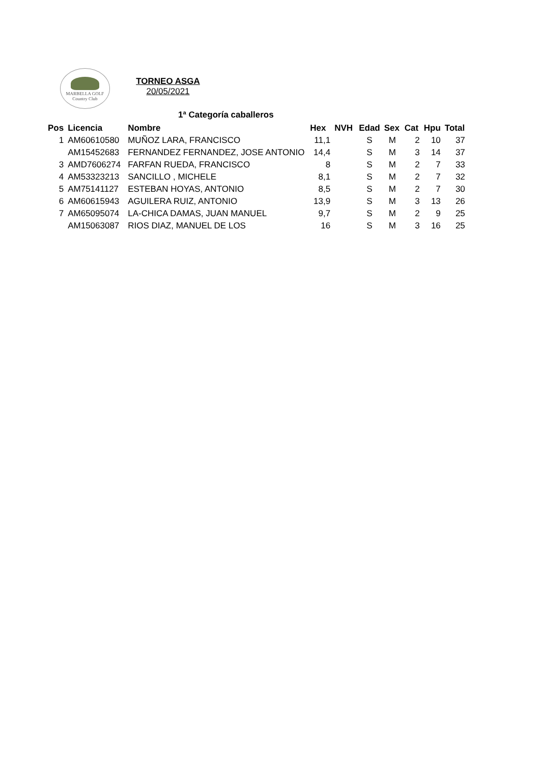MARBELLA GOLF
Country Club
TORNEO ASGA
20/05/2021
1ª Categoría caballeros
| Pos | Licencia | Nombre | Hex | NVH | Edad | Sex | Cat | Hpu | Total |
| --- | --- | --- | --- | --- | --- | --- | --- | --- | --- |
| 1 | AM60610580 | MUÑOZ LARA, FRANCISCO | 11,1 | | S | M | 2 | 10 | 37 |
| | AM15452683 | FERNANDEZ FERNANDEZ, JOSE ANTONIO | 14,4 | | S | M | 3 | 14 | 37 |
| 3 | AMD7606274 | FARFAN RUEDA, FRANCISCO | 8 | | S | M | 2 | 7 | 33 |
| 4 | AM53323213 | SANCILLO , MICHELE | 8,1 | | S | M | 2 | 7 | 32 |
| 5 | AM75141127 | ESTEBAN HOYAS, ANTONIO | 8,5 | | S | M | 2 | 7 | 30 |
| 6 | AM60615943 | AGUILERA RUIZ, ANTONIO | 13,9 | | S | M | 3 | 13 | 26 |
| 7 | AM65095074 | LA-CHICA DAMAS, JUAN MANUEL | 9,7 | | S | M | 2 | 9 | 25 |
| | AM15063087 | RIOS DIAZ, MANUEL DE LOS | 16 | | S | M | 3 | 16 | 25 |